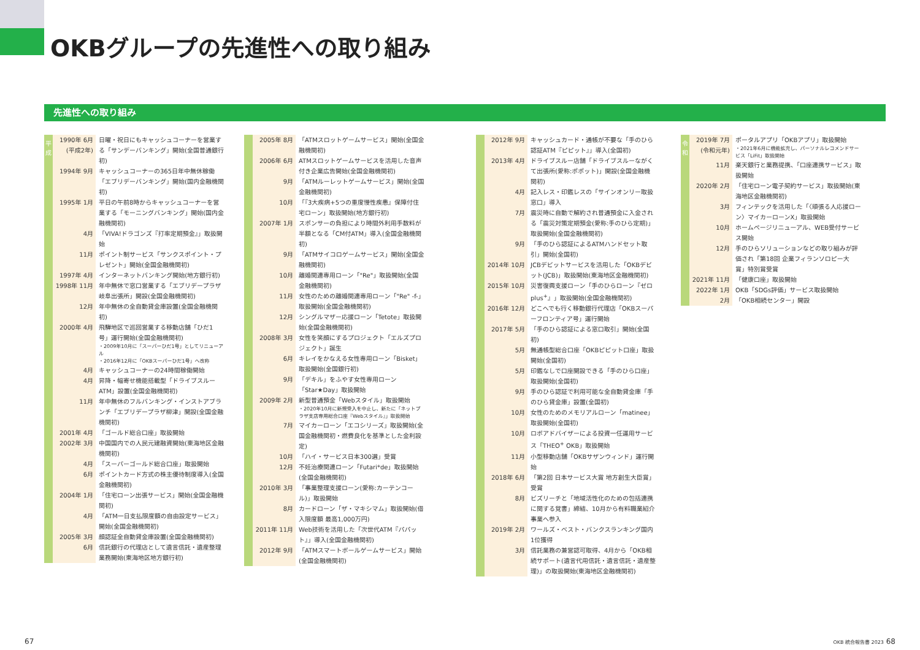OKBグループの先進性への取り組み
先進性への取り組み
平成
| 1990年 6月 (平成2年) | 日曜・祝日にもキャッシュコーナーを営業する「サンデーバンキング」開始(全国普通銀行初) |
| 1994年 9月 | キャッシュコーナーの365日年中無休稼働「エブリデーバンキング」開始(国内金融機関初) |
| 1995年 1月 | 平日の午前8時からキャッシュコーナーを営業する「モーニングバンキング」開始(国内金融機関初) |
| 4月 | 「VIVA!ドラゴンズ『打率定期預金』」取扱開始 |
| 11月 | ポイント制サービス「サンクスポイント・プレゼント」開始(全国金融機関初) |
| 1997年 4月 | インターネットバンキング開始(地方銀行初) |
| 1998年 11月 | 年中無休で窓口営業する「エブリデープラザ岐阜出張所」開設(全国金融機関初) |
| 12月 | 年中無休の全自動貸金庫設置(全国金融機関初) |
| 2000年 4月 | 飛騨地区で巡回営業する移動店舗「ひだ1号」運行開始(全国金融機関初) ・2009年10月に「スーパーひだ1号」としてリニューアル ・2016年12月に「OKBスーパーひだ1号」へ改称 |
| 4月 | キャッシュコーナーの24時間稼働開始 |
| 4月 | 昇降・幅寄せ機能搭載型「ドライブスルー ATM」設置(全国金融機関初) |
| 11月 | 年中無休のフルバンキング・インストアブランチ「エブリデープラザ柳津」開設(全国金融機関初) |
| 2001年 4月 | 「ゴールド総合口座」取扱開始 |
| 2002年 3月 | 中国国内での人民元建融資開始(東海地区金融機関初) |
| 4月 | 「スーパーゴールド総合口座」取扱開始 |
| 6月 | ポイントカード方式の株主優待制度導入(全国金融機関初) |
| 2004年 1月 | 「住宅ローン出張サービス」開始(全国金融機関初) |
| 4月 | 「ATM一日支払限度額の自由設定サービス」開始(全国金融機関初) |
| 2005年 3月 | 顔認証全自動貸金庫設置(全国金融機関初) |
| 6月 | 信託銀行の代理店として遺言信託・遺産整理業務開始(東海地区地方銀行初) |
| 2005年 8月 | 「ATMスロットゲームサービス」開始(全国金融機関初) |
| 2006年 6月 | ATMスロットゲームサービスを活用した音声付き企業広告開始(全国金融機関初) |
| 9月 | 「ATMルーレットゲームサービス」開始(全国金融機関初) |
| 10月 | 「『3大疾病+5つの重度慢性疾患』保障付住宅ローン」取扱開始(地方銀行初) |
| 2007年 1月 | スポンサーの負担により時間外利用手数料が半額となる「CM付ATM」導入(全国金融機関初) |
| 9月 | 「ATMサイコロゲームサービス」開始(全国金融機関初) |
| 10月 | 離婚関連専用ローン「"Re"」取扱開始(全国金融機関初) |
| 11月 | 女性のための離婚関連専用ローン「"Re" -f-」取扱開始(全国金融機関初) |
| 12月 | シングルマザー応援ローン「Tetote」取扱開始(全国金融機関初) |
| 2008年 3月 | 女性を笑顔にするプロジェクト「エルズプロジェクト」誕生 |
| 6月 | キレイをかなえる女性専用ローン「Bisket」取扱開始(全国銀行初) |
| 9月 | 「デキル」をふやす女性専用ローン「Star★Day」取扱開始 |
| 2009年 2月 | 新型普通預金「Webスタイル」取扱開始 ・2020年10月に新規受入を中止し、新たに「ネットプラザ支店専用総合口座『Webスタイル』」取扱開始 |
| 7月 | マイカーローン「エコシリーズ」取扱開始(全国金融機関初・燃費良化を基準とした金利設定) |
| 10月 | 「ハイ・サービス日本300選」受賞 |
| 12月 | 不妊治療関連ローン「Futari*de」取扱開始(全国金融機関初) |
| 2010年 3月 | 「事業整理支援ローン(愛称:カーテンコール)」取扱開始 |
| 8月 | カードローン「ザ・マキシマム」取扱開始(借入限度額 最高1,000万円) |
| 2011年 11月 | Web技術を活用した「次世代ATM『パパット』」導入(全国金融機関初) |
| 2012年 9月 | 「ATMスマートボールゲームサービス」開始(全国金融機関初) |
| 2012年 9月 | キャッシュカード・通帳が不要な「手のひら認証ATM『ピピット』」導入(全国初) |
| 2013年 4月 | ドライブスルー店舗「ドライブスルーながくて出張所(愛称:ポポット)」開設(全国金融機関初) |
| 4月 | 記入レス・印鑑レスの「サインオンリー取扱窓口」導入 |
| 7月 | 震災時に自動で解約され普通預金に入金される「震災対策定期預金(愛称:手のひら定期)」取扱開始(全国金融機関初) |
| 9月 | 「手のひら認証によるATMハンドセット取引」開始(全国初) |
| 2014年 10月 | JCBデビットサービスを活用した「OKBデビット(JCB)」取扱開始(東海地区金融機関初) |
| 2015年 10月 | 災害復興支援ローン「手のひらローン『ゼロplus<sup>+</sup>』」取扱開始(全国金融機関初) |
| 2016年 12月 | どこへでも行く移動銀行代理店「OKBスーパーフロンティア号」運行開始 |
| 2017年 5月 | 「手のひら認証による窓口取引」開始(全国初) |
| 5月 | 無通帳型総合口座「OKBピピット口座」取扱開始(全国初) |
| 5月 | 印鑑なしで口座開設できる「手のひら口座」取扱開始(全国初) |
| 9月 | 手のひら認証で利用可能な全自動貸金庫「手のひら貸金庫」設置(全国初) |
| 10月 | 女性のためのメモリアルローン「matinee」取扱開始(全国初) |
| 10月 | ロボアドバイザーによる投資一任運用サービス「THEO<sup>+</sup> OKB」取扱開始 |
| 11月 | 小型移動店舗「OKBサザンウィンド」運行開始 |
| 2018年 6月 | 「第2回 日本サービス大賞 地方創生大臣賞」受賞 |
| 8月 | ビズリーチと「地域活性化のための包括連携に関する覚書」締結、10月から有料職業紹介事業へ参入 |
| 2019年 2月 | ワールズ・ベスト・バンクスランキング国内1位獲得 |
| 3月 | 信託業務の兼営認可取得、4月から「OKB相続サポート(遺言代用信託・遺言信託・遺産整理)」の取扱開始(東海地区金融機関初) |
令和
| 2019年 7月 (令和元年) | ポータルアプリ「OKBアプリ」取扱開始 ・2021年6月に機能拡充し、パーソナルレコメンドサービス「LiFit」取扱開始 |
| 11月 | 楽天銀行と業務提携、「口座連携サービス」取扱開始 |
| 2020年 2月 | 「住宅ローン電子契約サービス」取扱開始(東海地区金融機関初) |
| 3月 | フィンテックを活用した「〈頑張る人応援ローン〉マイカーローンX」取扱開始 |
| 10月 | ホームページリニューアル、WEB受付サービス開始 |
| 12月 | 手のひらソリューションなどの取り組みが評価され「第18回 企業フィランソロピー大賞」特別賞受賞 |
| 2021年 11月 | 「健康口座」取扱開始 |
| 2022年 1月 | OKB「SDGs評価」サービス取扱開始 |
| 2月 | 「OKB相続センター」開設 |
67 OKB 統合報告書 2023 68